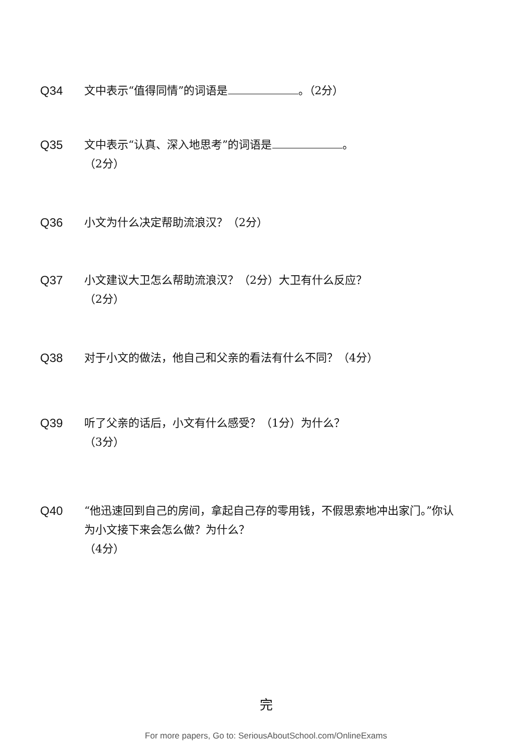Q34 文中表示“值得同情”的词语是 。（2分）
Q35 文中表示“认真、深入地思考”的词语是 。
（2分）
Q36 小文为什么决定帮助流浪汉？（2分）
Q37 小文建议大卫怎么帮助流浪汉？（2分）大卫有什么反应？
（2分）
Q38 对于小文的做法，他自己和父亲的看法有什么不同？（4分）
Q39 听了父亲的话后，小文有什么感受？（1分）为什么？
（3分）
Q40 “他迅速回到自己的房间，拿起自己存的零用钱，不假思索地冲出家门。”你认为小文接下来会怎么做？为什么？
（4分）
完
For more papers, Go to: SeriousAboutSchool.com/OnlineExams